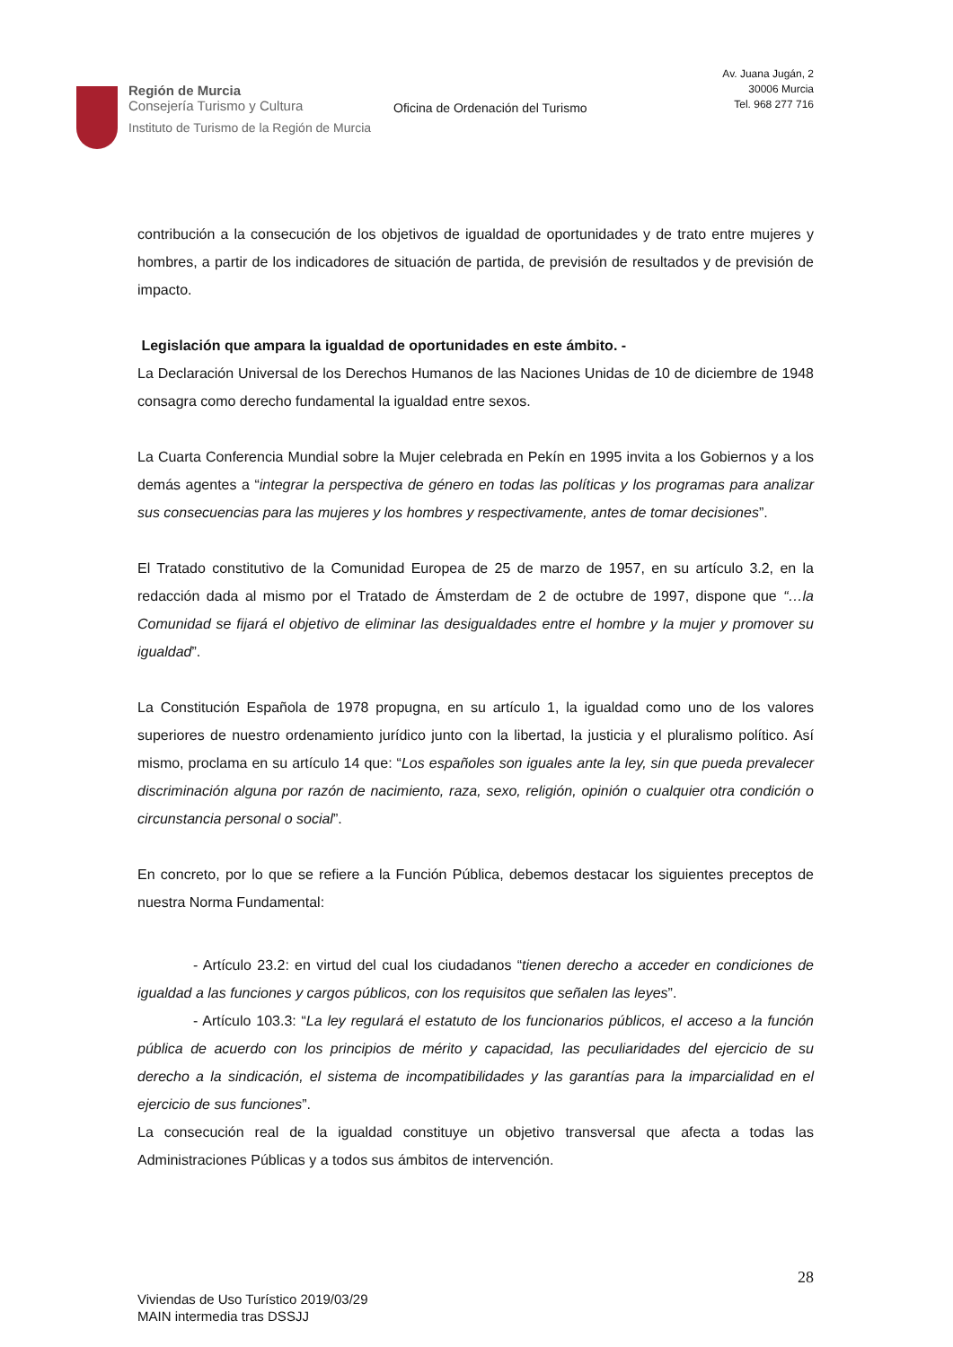Región de Murcia
Consejería Turismo y Cultura
Instituto de Turismo de la Región de Murcia
Oficina de Ordenación del Turismo
Av. Juana Jugán, 2
30006 Murcia
Tel. 968 277 716
contribución a la consecución de los objetivos de igualdad de oportunidades y de trato entre mujeres y hombres, a partir de los indicadores de situación de partida, de previsión de resultados y de previsión de impacto.
Legislación que ampara la igualdad de oportunidades en este ámbito. -
La Declaración Universal de los Derechos Humanos de las Naciones Unidas de 10 de diciembre de 1948 consagra como derecho fundamental la igualdad entre sexos.
La Cuarta Conferencia Mundial sobre la Mujer celebrada en Pekín en 1995 invita a los Gobiernos y a los demás agentes a “integrar la perspectiva de género en todas las políticas y los programas para analizar sus consecuencias para las mujeres y los hombres y respectivamente, antes de tomar decisiones”.
El Tratado constitutivo de la Comunidad Europea de 25 de marzo de 1957, en su artículo 3.2, en la redacción dada al mismo por el Tratado de Ámsterdam de 2 de octubre de 1997, dispone que “…la Comunidad se fijará el objetivo de eliminar las desigualdades entre el hombre y la mujer y promover su igualdad”.
La Constitución Española de 1978 propugna, en su artículo 1, la igualdad como uno de los valores superiores de nuestro ordenamiento jurídico junto con la libertad, la justicia y el pluralismo político. Así mismo, proclama en su artículo 14 que: “Los españoles son iguales ante la ley, sin que pueda prevalecer discriminación alguna por razón de nacimiento, raza, sexo, religión, opinión o cualquier otra condición o circunstancia personal o social”.
En concreto, por lo que se refiere a la Función Pública, debemos destacar los siguientes preceptos de nuestra Norma Fundamental:
- Artículo 23.2: en virtud del cual los ciudadanos “tienen derecho a acceder en condiciones de igualdad a las funciones y cargos públicos, con los requisitos que señalen las leyes”.
- Artículo 103.3: “La ley regulará el estatuto de los funcionarios públicos, el acceso a la función pública de acuerdo con los principios de mérito y capacidad, las peculiaridades del ejercicio de su derecho a la sindicación, el sistema de incompatibilidades y las garantías para la imparcialidad en el ejercicio de sus funciones”.
La consecución real de la igualdad constituye un objetivo transversal que afecta a todas las Administraciones Públicas y a todos sus ámbitos de intervención.
28
Viviendas de Uso Turístico 2019/03/29
MAIN intermedia tras DSSJJ